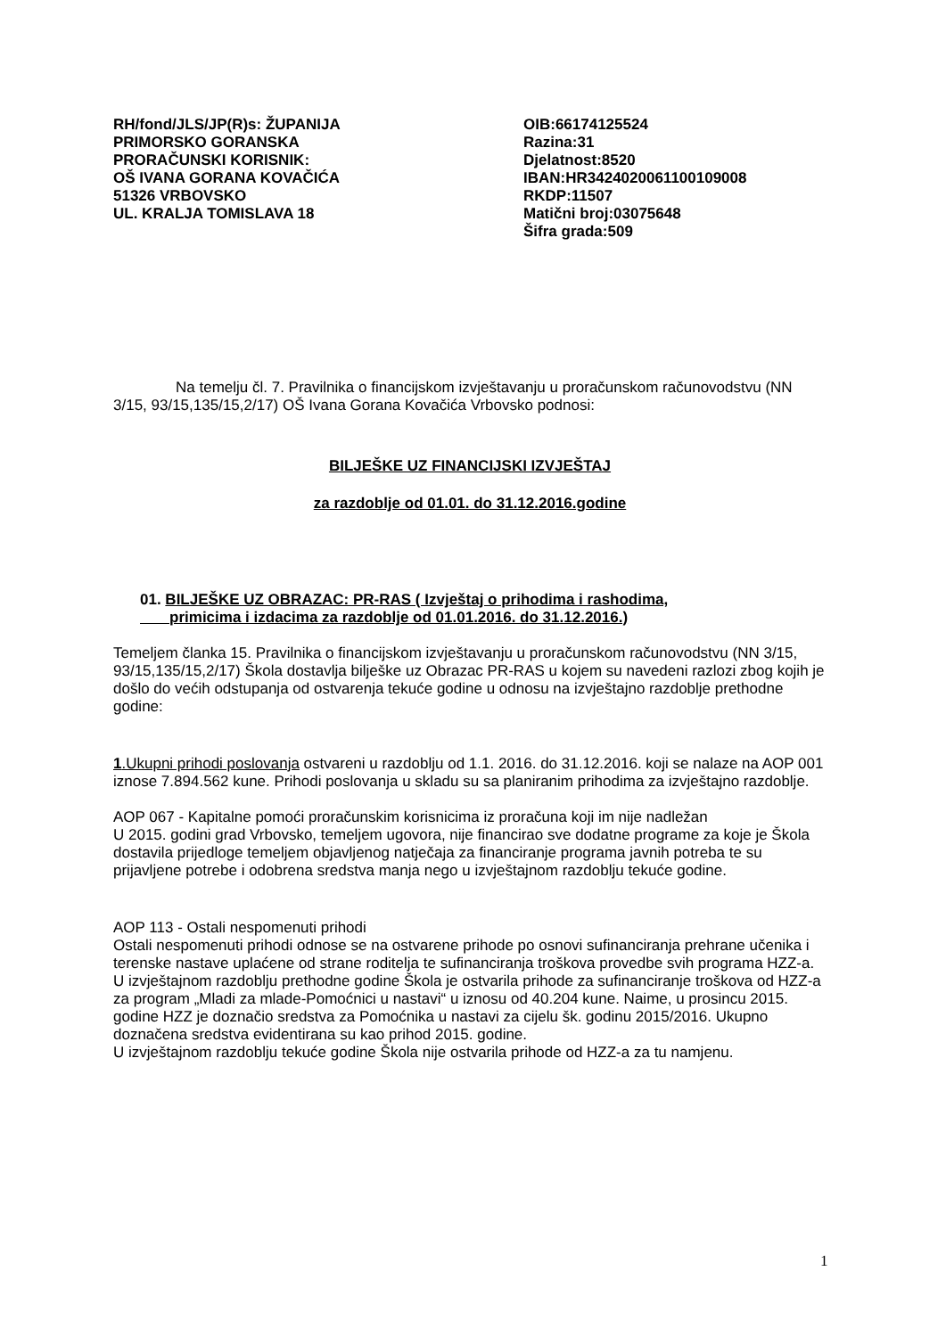RH/fond/JLS/JP(R)s: ŽUPANIJA
PRIMORSKO GORANSKA
PRORAČUNSKI KORISNIK:
OŠ IVANA GORANA KOVAČIĆA
51326 VRBOVSKO
UL. KRALJA TOMISLAVA 18
OIB:66174125524
Razina:31
Djelatnost:8520
IBAN:HR3424020061100109008
RKDP:11507
Matični broj:03075648
Šifra grada:509
Na temelju čl. 7. Pravilnika o financijskom izvještavanju u proračunskom računovodstvu (NN 3/15, 93/15,135/15,2/17) OŠ Ivana Gorana Kovačića Vrbovsko podnosi:
BILJEŠKE UZ FINANCIJSKI IZVJEŠTAJ
za razdoblje od 01.01. do 31.12.2016.godine
01. BILJEŠKE UZ OBRAZAC: PR-RAS ( Izvještaj o prihodima i rashodima,
primicima i izdacima za razdoblje od 01.01.2016. do 31.12.2016.)
Temeljem članka 15. Pravilnika o financijskom izvještavanju u proračunskom računovodstvu (NN 3/15, 93/15,135/15,2/17) Škola dostavlja bilješke uz Obrazac PR-RAS u kojem su navedeni razlozi zbog kojih je došlo do većih odstupanja od ostvarenja tekuće godine u odnosu na izvještajno razdoblje prethodne godine:
1.Ukupni prihodi poslovanja ostvareni u razdoblju od 1.1. 2016. do 31.12.2016. koji se nalaze na AOP 001 iznose 7.894.562 kune. Prihodi poslovanja u skladu su sa planiranim prihodima za izvještajno razdoblje.
AOP 067 - Kapitalne pomoći proračunskim korisnicima iz proračuna koji im nije nadležan
U 2015. godini grad Vrbovsko, temeljem ugovora, nije financirao sve dodatne programe za koje je Škola dostavila prijedloge temeljem objavljenog natječaja za financiranje programa javnih potreba te su prijavljene potrebe i odobrena sredstva manja nego u izvještajnom razdoblju tekuće godine.
AOP 113 - Ostali nespomenuti prihodi
Ostali nespomenuti prihodi odnose se na ostvarene prihode po osnovi sufinanciranja prehrane učenika i terenske nastave uplaćene od strane roditelja te sufinanciranja troškova provedbe svih programa HZZ-a.
U izvještajnom razdoblju prethodne godine Škola je ostvarila prihode za sufinanciranje troškova od HZZ-a za program „Mladi za mlade-Pomoćnici u nastavi“ u iznosu od 40.204 kune. Naime, u prosincu 2015. godine HZZ je doznačio sredstva za Pomoćnika u nastavi za cijelu šk. godinu 2015/2016. Ukupno doznačena sredstva evidentirana su kao prihod 2015. godine.
U izvještajnom razdoblju tekuće godine Škola nije ostvarila prihode od HZZ-a za tu namjenu.
1